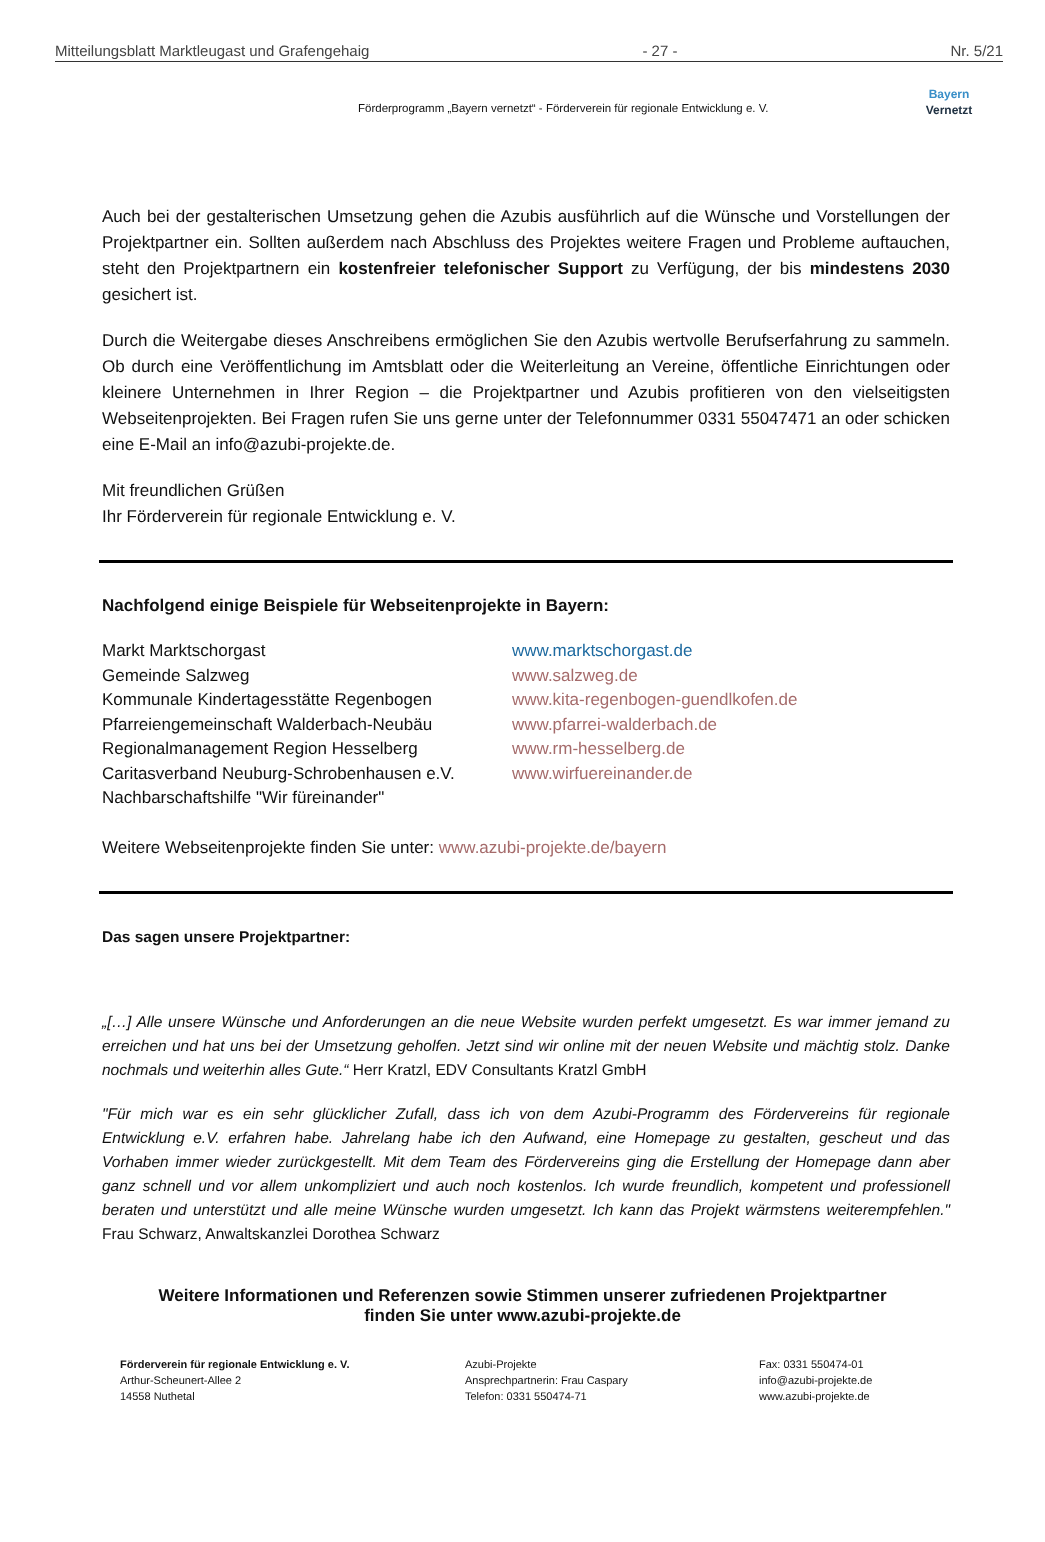Mitteilungsblatt Marktleugast und Grafengehaig - 27 - Nr. 5/21
Förderprogramm „Bayern vernetzt“ - Förderverein für regionale Entwicklung e. V.
Bayern
Vernetzt
Auch bei der gestalterischen Umsetzung gehen die Azubis ausführlich auf die Wünsche und Vorstellungen der Projektpartner ein. Sollten außerdem nach Abschluss des Projektes weitere Fragen und Probleme auftauchen, steht den Projektpartnern ein kostenfreier telefonischer Support zu Verfügung, der bis mindestens 2030 gesichert ist.
Durch die Weitergabe dieses Anschreibens ermöglichen Sie den Azubis wertvolle Berufserfahrung zu sammeln. Ob durch eine Veröffentlichung im Amtsblatt oder die Weiterleitung an Vereine, öffentliche Einrichtungen oder kleinere Unternehmen in Ihrer Region – die Projektpartner und Azubis profitieren von den vielseitigsten Webseitenprojekten. Bei Fragen rufen Sie uns gerne unter der Telefonnummer 0331 55047471 an oder schicken eine E-Mail an info@azubi-projekte.de.
Mit freundlichen Grüßen
Ihr Förderverein für regionale Entwicklung e. V.
Nachfolgend einige Beispiele für Webseitenprojekte in Bayern:
Markt Marktschorgast
Gemeinde Salzweg
Kommunale Kindertagesstätte Regenbogen
Pfarreiengemeinschaft Walderbach-Neubäu
Regionalmanagement Region Hesselberg
Caritasverband Neuburg-Schrobenhausen e.V.
Nachbarschaftshilfe "Wir füreinander"
www.marktschorgast.de
www.salzweg.de
www.kita-regenbogen-guendlkofen.de
www.pfarrei-walderbach.de
www.rm-hesselberg.de
www.wirfuereinander.de
Weitere Webseitenprojekte finden Sie unter: www.azubi-projekte.de/bayern
Das sagen unsere Projektpartner:
„[…] Alle unsere Wünsche und Anforderungen an die neue Website wurden perfekt umgesetzt. Es war immer jemand zu erreichen und hat uns bei der Umsetzung geholfen. Jetzt sind wir online mit der neuen Website und mächtig stolz. Danke nochmals und weiterhin alles Gute.“ Herr Kratzl, EDV Consultants Kratzl GmbH
"Für mich war es ein sehr glücklicher Zufall, dass ich von dem Azubi-Programm des Fördervereins für regionale Entwicklung e.V. erfahren habe. Jahrelang habe ich den Aufwand, eine Homepage zu gestalten, gescheut und das Vorhaben immer wieder zurückgestellt. Mit dem Team des Fördervereins ging die Erstellung der Homepage dann aber ganz schnell und vor allem unkompliziert und auch noch kostenlos. Ich wurde freundlich, kompetent und professionell beraten und unterstützt und alle meine Wünsche wurden umgesetzt. Ich kann das Projekt wärmstens weiterempfehlen." Frau Schwarz, Anwaltskanzlei Dorothea Schwarz
Weitere Informationen und Referenzen sowie Stimmen unserer zufriedenen Projektpartner
finden Sie unter www.azubi-projekte.de
Förderverein für regionale Entwicklung e. V.
Arthur-Scheunert-Allee 2
14558 Nuthetal
Azubi-Projekte
Ansprechpartnerin: Frau Caspary
Telefon: 0331 550474-71
Fax: 0331 550474-01
info@azubi-projekte.de
www.azubi-projekte.de